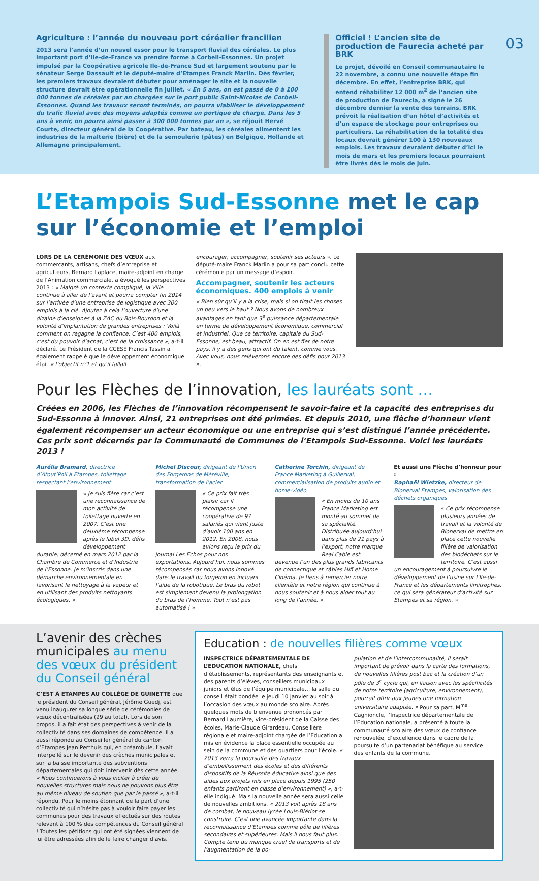Agriculture : l’année du nouveau port céréalier francilien
2013 sera l’année d’un nouvel essor pour le transport fluvial des céréales. Le plus important port d’Ile-de-France va prendre forme à Corbeil-Essonnes. Un projet impulsé par la Coopérative agricole Ile-de-France Sud et largement soutenu par le sénateur Serge Dassault et le député-maire d’Etampes Franck Marlin. Dès février, les premiers travaux devraient débuter pour aménager le site et la nouvelle structure devrait être opérationnelle fin juillet. « En 5 ans, on est passé de 0 à 100 000 tonnes de céréales par an chargées sur le port public Saint-Nicolas de Corbeil-Essonnes. Quand les travaux seront terminés, on pourra viabiliser le développement du trafic fluvial avec des moyens adaptés comme un portique de charge. Dans les 5 ans à venir, on pourra ainsi passer à 300 000 tonnes par an », se réjouit Hervé Courte, directeur général de la Coopérative. Par bateau, les céréales alimentent les industries de la malterie (bière) et de la semoulerie (pâtes) en Belgique, Hollande et Allemagne principalement.
Officiel ! L’ancien site de production de Faurecia acheté par BRK
Le projet, dévoilé en Conseil communautaire le 22 novembre, a connu une nouvelle étape fin décembre. En effet, l’entreprise BRK, qui entend réhabiliter 12 000 m<sup>2</sup> de l’ancien site de production de Faurecia, a signé le 26 décembre dernier la vente des terrains. BRK prévoit la réalisation d’un hôtel d’activités et d’un espace de stockage pour entreprises ou particuliers. La réhabilitation de la totalité des locaux devrait générer 100 à 130 nouveaux emplois. Les travaux devraient débuter d’ici le mois de mars et les premiers locaux pourraient être livrés dès le mois de juin.
03
L’Etampois Sud-Essonne met le cap sur l’économie et l’emploi
LORS DE LA CÉRÉMONIE DES VŒUX aux commerçants, artisans, chefs d’entreprise et agriculteurs, Bernard Laplace, maire-adjoint en charge de l’Animation commerciale, a évoqué les perspectives 2013 : « Malgré un contexte compliqué, la Ville continue à aller de l’avant et pourra compter fin 2014 sur l’arrivée d’une entreprise de logistique avec 300 emplois à la clé. Ajoutez à cela l’ouverture d’une dizaine d’enseignes à la ZAC du Bois-Bourdon et la volonté d’implantation de grandes entreprises : Voilà comment on regagne la confiance. C’est 400 emplois, c’est du pouvoir d’achat, c’est de la croissance », a-t-il déclaré. Le Président de la CCESE Francis Tassin a également rappelé que le développement économique était « l’objectif n°1 et qu’il fallait
encourager, accompagner, soutenir ses acteurs ». Le député-maire Franck Marlin a pour sa part conclu cette cérémonie par un message d’espoir.
Accompagner, soutenir les acteurs économiques. 400 emplois à venir
« Bien sûr qu’il y a la crise, mais si on tirait les choses un peu vers le haut ? Nous avons de nombreux avantages en tant que 3<sup>e</sup> puissance départementale en terme de développement économique, commercial et industriel. Que ce territoire, capitale du Sud-Essonne, est beau, attractif. On en est fier de notre pays, il y a des gens qui ont du talent, comme vous. Avec vous, nous relèverons encore des défis pour 2013 ».
Pour les Flèches de l’innovation, les lauréats sont …
Créées en 2006, les Flèches de l’innovation récompensent le savoir-faire et la capacité des entreprises du Sud-Essonne à innover. Ainsi, 21 entreprises ont été primées. Et depuis 2010, une flèche d’honneur vient également récompenser un acteur économique ou une entreprise qui s’est distingué l’année précédente. Ces prix sont décernés par la Communauté de Communes de l’Etampois Sud-Essonne. Voici les lauréats 2013 !
Aurélia Bramard, directrice d’Atout’Poil à Etampes, toilettage respectant l’environnement
« Je suis fière car c’est une reconnaissance de mon activité de toilettage ouverte en 2007. C’est une deuxième récompense après le label 3D, défis développement durable, décerné en mars 2012 par la Chambre de Commerce et d’Industrie de l’Essonne. Je m’inscris dans une démarche environnementale en favorisant le nettoyage à la vapeur et en utilisant des produits nettoyants écologiques. »
Michel Discour, dirigeant de l’Union des Forgerons de Méréville, transformation de l’acier
« Ce prix fait très plaisir car il récompense une coopérative de 97 salariés qui vient juste d’avoir 100 ans en 2012. En 2008, nous avions reçu le prix du journal Les Echos pour nos exportations. Aujourd’hui, nous sommes récompensés car nous avons innové dans le travail du forgeron en incluant l’aide de la robotique. Le bras du robot est simplement devenu la prolongation du bras de l’homme. Tout n’est pas automatisé ! »
Catherine Torchin, dirigeant de France Marketing à Guillerval, commercialisation de produits audio et home-vidéo
« En moins de 10 ans France Marketing est monté au sommet de sa spécialité. Distribuée aujourd’hui dans plus de 21 pays à l’export, notre marque Real Cable est devenue l’un des plus grands fabricants de connectique et câbles Hifi et Home Cinéma. Je tiens à remercier notre clientèle et notre région qui continue à nous soutenir et à nous aider tout au long de l’année. »
Et aussi une Flèche d’honneur pour :
Raphaël Wietzke, directeur de Bionerval Etampes, valorisation des déchets organiques
« Ce prix récompense plusieurs années de travail et la volonté de Bionerval de mettre en place cette nouvelle filière de valorisation des biodéchets sur le territoire. C’est aussi un encouragement à poursuivre le développement de l’usine sur l’Ile-de-France et les départements limitrophes, ce qui sera générateur d’activité sur Etampes et sa région. »
L’avenir des crèches municipales au menu des vœux du président du Conseil général
C’EST À ETAMPES AU COLLÈGE DE GUINETTE que le président du Conseil général, Jérôme Guedj, est venu inaugurer sa longue série de cérémonies de vœux décentralisées (29 au total). Lors de son propos, il a fait état des perspectives à venir de la collectivité dans ses domaines de compétence. Il a aussi répondu au Conseiller général du canton d’Etampes Jean Perthuis qui, en préambule, l’avait interpellé sur le devenir des crèches municipales et sur la baisse importante des subventions départementales qui doit intervenir dès cette année. « Nous continuerons à vous inciter à créer de nouvelles structures mais nous ne pouvons plus être au même niveau de soutien que par le passé », a-t-il répondu. Pour le moins étonnant de la part d’une collectivité qui n’hésite pas à vouloir faire payer les communes pour des travaux effectués sur des routes relevant à 100 % des compétences du Conseil général ! Toutes les pétitions qui ont été signées viennent de lui être adressées afin de le faire changer d’avis.
Education : de nouvelles filières comme vœux
INSPECTRICE DÉPARTEMENTALE DE L’EDUCATION NATIONALE, chefs d’établissements, représentants des enseignants et des parents d’élèves, conseillers municipaux juniors et élus de l’équipe municipale… la salle du conseil était bondée le jeudi 10 janvier au soir à l’occasion des vœux au monde scolaire. Après quelques mots de bienvenue prononcés par Bernard Laumière, vice-président de la Caisse des écoles, Marie-Claude Girardeau, Conseillère régionale et maire-adjoint chargée de l’Education a mis en évidence la place essentielle occupée au sein de la commune et des quartiers pour l’école. « 2013 verra la poursuite des travaux d’embellissement des écoles et des différents dispositifs de la Réussite éducative ainsi que des aides aux projets mis en place depuis 1995 (250 enfants partiront en classe d’environnement) », a-t-elle indiqué. Mais la nouvelle année sera aussi celle de nouvelles ambitions. « 2013 voit après 18 ans de combat, le nouveau lycée Louis-Blériot se construire. C’est une avancée importante dans la reconnaissance d’Etampes comme pôle de filières secondaires et supérieures. Mais il nous faut plus. Compte tenu du manque cruel de transports et de l’augmentation de la po-
pulation et de l’intercommunalité, il serait important de prévoir dans la carte des formations, de nouvelles filières post bac et la création d’un pôle de 3<sup>e</sup> cycle qui, en liaison avec les spécificités de notre territoire (agriculture, environnement), pourrait offrir aux jeunes une formation universitaire adaptée. » Pour sa part, M<sup>me</sup> Cagnioncle, l’Inspectrice départementale de l’Education nationale, a présenté à toute la communauté scolaire des vœux de confiance renouvelée, d’excellence dans le cadre de la poursuite d’un partenariat bénéfique au service des enfants de la commune.